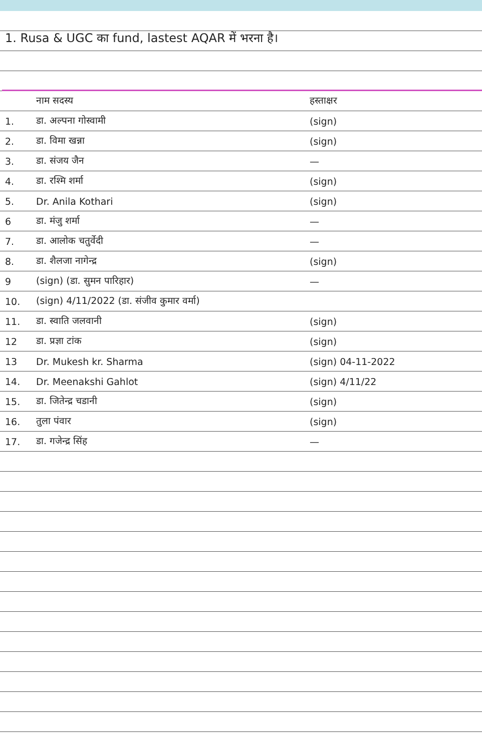1. Rusa & UGC का fund, lastest AQAR में भरना है।
| | नाम सदस्य | हस्ताक्षर |
| --- | --- | --- |
| 1. | डा. अल्पना गोस्वामी | (sign) |
| 2. | डा. विमा खन्ना | (sign) |
| 3. | डा. संजय जैन | — |
| 4. | डा. रश्मि शर्मा | (sign) |
| 5. | Dr. Anila Kothari | (sign) |
| 6 | डा. मंजु शर्मा | — |
| 7. | डा. आलोक चतुर्वेदी | — |
| 8. | डा. शैलजा नागेन्द्र | (sign) |
| 9 | (sign) (डा. सुमन पारिहार) | — |
| 10. | (sign) 4/11/2022 (डा. संजीव कुमार वर्मा) | |
| 11. | डा. स्वाति जलवानी | (sign) |
| 12 | डा. प्रज्ञा टांक | (sign) |
| 13 | Dr. Mukesh kr. Sharma | (sign) 04-11-2022 |
| 14. | Dr. Meenakshi Gahlot | (sign) 4/11/22 |
| 15. | डा. जितेन्द्र चडानी | (sign) |
| 16. | तुला पंवार | (sign) |
| 17. | डा. गजेन्द्र सिंह | — |